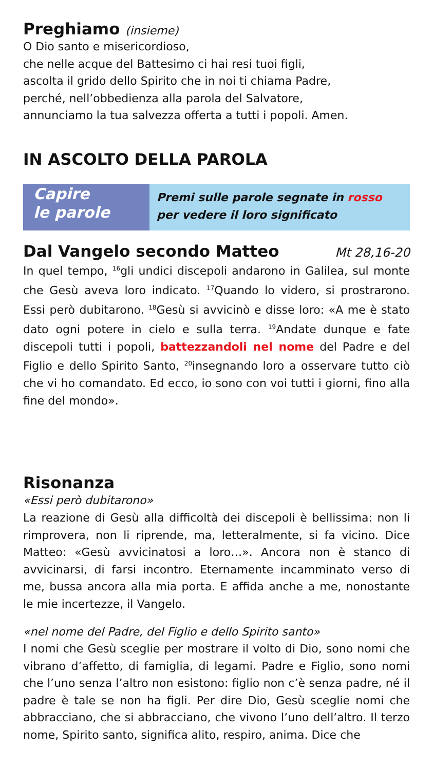Preghiamo (insieme)
O Dio santo e misericordioso,
che nelle acque del Battesimo ci hai resi tuoi figli,
ascolta il grido dello Spirito che in noi ti chiama Padre,
perché, nell’obbedienza alla parola del Salvatore,
annunciamo la tua salvezza offerta a tutti i popoli. Amen.
IN ASCOLTO DELLA PAROLA
Capire
le parole
Premi sulle parole segnate in rosso
per vedere il loro significato
Dal Vangelo secondo Matteo
Mt 28,16-20
In quel tempo, <sup>16</sup>gli undici discepoli andarono in Galilea, sul monte che Gesù aveva loro indicato. <sup>17</sup>Quando lo videro, si prostrarono. Essi però dubitarono. <sup>18</sup>Gesù si avvicinò e disse loro: «A me è stato dato ogni potere in cielo e sulla terra. <sup>19</sup>Andate dunque e fate discepoli tutti i popoli, battezzandoli nel nome del Padre e del Figlio e dello Spirito Santo, <sup>20</sup>insegnando loro a osservare tutto ciò che vi ho comandato. Ed ecco, io sono con voi tutti i giorni, fino alla fine del mondo».
Risonanza
«Essi però dubitarono»
La reazione di Gesù alla difficoltà dei discepoli è bellissima: non li rimprovera, non li riprende, ma, letteralmente, si fa vicino. Dice Matteo: «Gesù avvicinatosi a loro…». Ancora non è stanco di avvicinarsi, di farsi incontro. Eternamente incamminato verso di me, bussa ancora alla mia porta. E affida anche a me, nonostante le mie incertezze, il Vangelo.
«nel nome del Padre, del Figlio e dello Spirito santo»
I nomi che Gesù sceglie per mostrare il volto di Dio, sono nomi che vibrano d’affetto, di famiglia, di legami. Padre e Figlio, sono nomi che l’uno senza l’altro non esistono: figlio non c’è senza padre, né il padre è tale se non ha figli. Per dire Dio, Gesù sceglie nomi che abbracciano, che si abbracciano, che vivono l’uno dell’altro. Il terzo nome, Spirito santo, significa alito, respiro, anima. Dice che